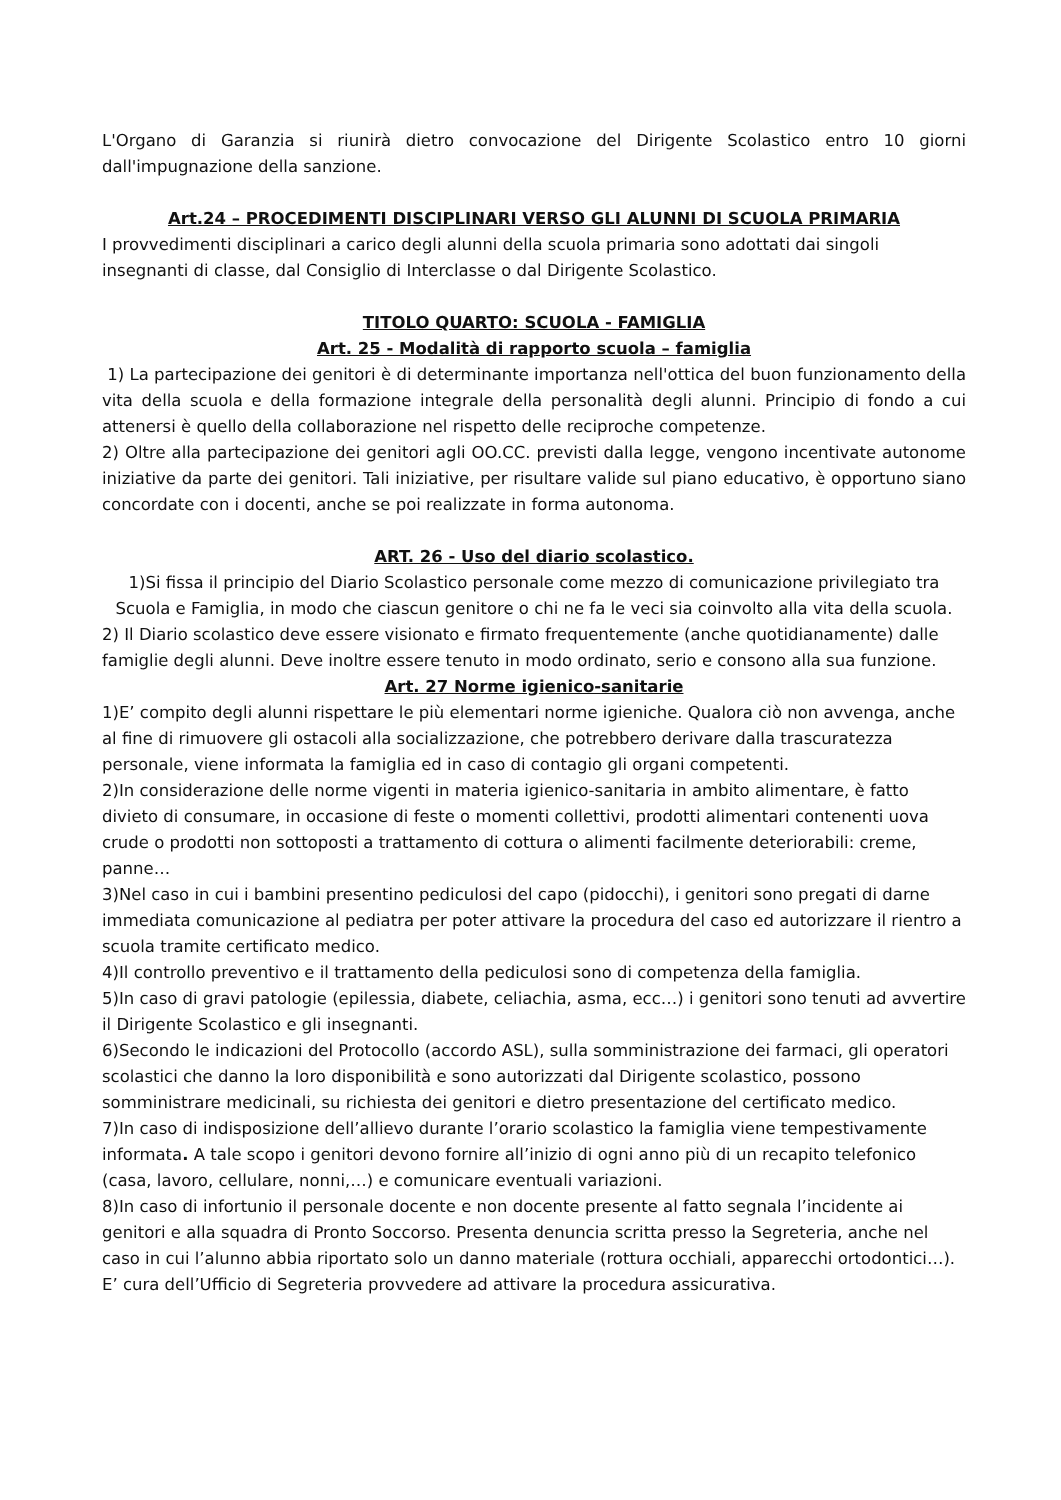L'Organo di Garanzia si riunirà dietro convocazione del Dirigente Scolastico entro 10 giorni dall'impugnazione della sanzione.
Art.24 – PROCEDIMENTI DISCIPLINARI VERSO GLI ALUNNI DI SCUOLA PRIMARIA
I provvedimenti disciplinari a carico degli alunni della scuola primaria sono adottati dai singoli insegnanti di classe, dal Consiglio di Interclasse o dal Dirigente Scolastico.
TITOLO QUARTO: SCUOLA - FAMIGLIA
Art. 25 - Modalità di rapporto scuola – famiglia
1) La partecipazione dei genitori è di determinante importanza nell'ottica del buon funzionamento della vita della scuola e della formazione integrale della personalità degli alunni. Principio di fondo a cui attenersi è quello della collaborazione nel rispetto delle reciproche competenze.
2) Oltre alla partecipazione dei genitori agli OO.CC. previsti dalla legge, vengono incentivate autonome iniziative da parte dei genitori. Tali iniziative, per risultare valide sul piano educativo, è opportuno siano concordate con i docenti, anche se poi realizzate in forma autonoma.
ART. 26 - Uso del diario scolastico.
1)Si fissa il principio del Diario Scolastico personale come mezzo di comunicazione privilegiato tra Scuola e Famiglia, in modo che ciascun genitore o chi ne fa le veci sia coinvolto alla vita della scuola.
2) Il Diario scolastico deve essere visionato e firmato frequentemente (anche quotidianamente) dalle famiglie degli alunni. Deve inoltre essere tenuto in modo ordinato, serio e consono alla sua funzione.
Art. 27 Norme igienico-sanitarie
1)E’ compito degli alunni rispettare le più elementari norme igieniche. Qualora ciò non avvenga, anche al fine di rimuovere gli ostacoli alla socializzazione, che potrebbero derivare dalla trascuratezza personale, viene informata la famiglia ed in caso di contagio gli organi competenti.
2)In considerazione delle norme vigenti in materia igienico-sanitaria in ambito alimentare, è fatto divieto di consumare, in occasione di feste o momenti collettivi, prodotti alimentari contenenti uova crude o prodotti non sottoposti a trattamento di cottura o alimenti facilmente deteriorabili: creme, panne…
3)Nel caso in cui i bambini presentino pediculosi del capo (pidocchi), i genitori sono pregati di darne immediata comunicazione al pediatra per poter attivare la procedura del caso ed autorizzare il rientro a scuola tramite certificato medico.
4)Il controllo preventivo e il trattamento della pediculosi sono di competenza della famiglia.
5)In caso di gravi patologie (epilessia, diabete, celiachia, asma, ecc…) i genitori sono tenuti ad avvertire il Dirigente Scolastico e gli insegnanti.
6)Secondo le indicazioni del Protocollo (accordo ASL), sulla somministrazione dei farmaci, gli operatori scolastici che danno la loro disponibilità e sono autorizzati dal Dirigente scolastico, possono somministrare medicinali, su richiesta dei genitori e dietro presentazione del certificato medico.
7)In caso di indisposizione dell’allievo durante l’orario scolastico la famiglia viene tempestivamente informata. A tale scopo i genitori devono fornire all’inizio di ogni anno più di un recapito telefonico (casa, lavoro, cellulare, nonni,…) e comunicare eventuali variazioni.
8)In caso di infortunio il personale docente e non docente presente al fatto segnala l’incidente ai genitori e alla squadra di Pronto Soccorso. Presenta denuncia scritta presso la Segreteria, anche nel caso in cui l’alunno abbia riportato solo un danno materiale (rottura occhiali, apparecchi ortodontici…). E’ cura dell’Ufficio di Segreteria provvedere ad attivare la procedura assicurativa.